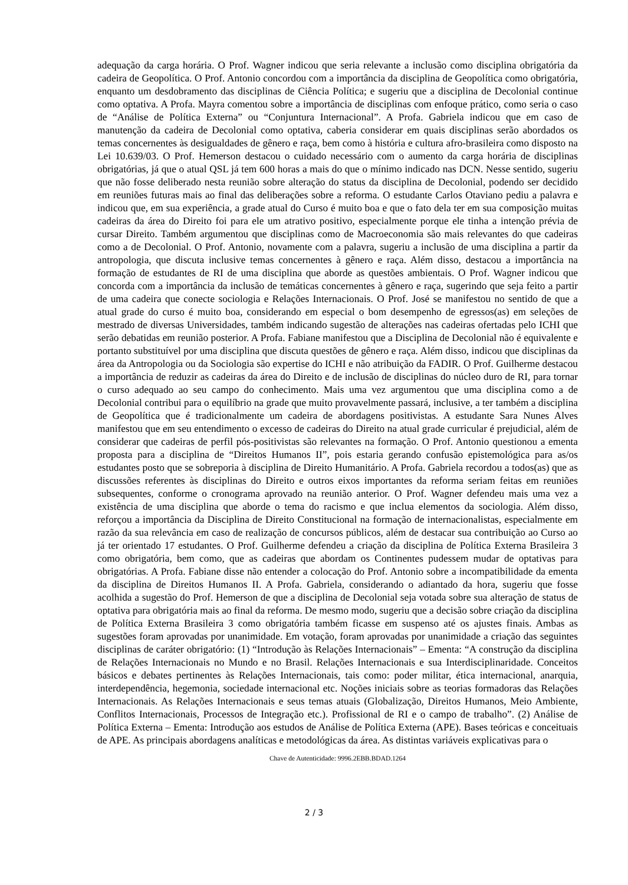adequação da carga horária. O Prof. Wagner indicou que seria relevante a inclusão como disciplina obrigatória da cadeira de Geopolítica. O Prof. Antonio concordou com a importância da disciplina de Geopolítica como obrigatória, enquanto um desdobramento das disciplinas de Ciência Política; e sugeriu que a disciplina de Decolonial continue como optativa. A Profa. Mayra comentou sobre a importância de disciplinas com enfoque prático, como seria o caso de “Análise de Política Externa” ou “Conjuntura Internacional”. A Profa. Gabriela indicou que em caso de manutenção da cadeira de Decolonial como optativa, caberia considerar em quais disciplinas serão abordados os temas concernentes às desigualdades de gênero e raça, bem como à história e cultura afro-brasileira como disposto na Lei 10.639/03. O Prof. Hemerson destacou o cuidado necessário com o aumento da carga horária de disciplinas obrigatórias, já que o atual QSL já tem 600 horas a mais do que o mínimo indicado nas DCN. Nesse sentido, sugeriu que não fosse deliberado nesta reunião sobre alteração do status da disciplina de Decolonial, podendo ser decidido em reuniões futuras mais ao final das deliberações sobre a reforma. O estudante Carlos Otaviano pediu a palavra e indicou que, em sua experiência, a grade atual do Curso é muito boa e que o fato dela ter em sua composição muitas cadeiras da área do Direito foi para ele um atrativo positivo, especialmente porque ele tinha a intenção prévia de cursar Direito. Também argumentou que disciplinas como de Macroeconomia são mais relevantes do que cadeiras como a de Decolonial. O Prof. Antonio, novamente com a palavra, sugeriu a inclusão de uma disciplina a partir da antropologia, que discuta inclusive temas concernentes à gênero e raça. Além disso, destacou a importância na formação de estudantes de RI de uma disciplina que aborde as questões ambientais. O Prof. Wagner indicou que concorda com a importância da inclusão de temáticas concernentes à gênero e raça, sugerindo que seja feito a partir de uma cadeira que conecte sociologia e Relações Internacionais. O Prof. José se manifestou no sentido de que a atual grade do curso é muito boa, considerando em especial o bom desempenho de egressos(as) em seleções de mestrado de diversas Universidades, também indicando sugestão de alterações nas cadeiras ofertadas pelo ICHI que serão debatidas em reunião posterior. A Profa. Fabiane manifestou que a Disciplina de Decolonial não é equivalente e portanto substituível por uma disciplina que discuta questões de gênero e raça. Além disso, indicou que disciplinas da área da Antropologia ou da Sociologia são expertise do ICHI e não atribuição da FADIR. O Prof. Guilherme destacou a importância de reduzir as cadeiras da área do Direito e de inclusão de disciplinas do núcleo duro de RI, para tornar o curso adequado ao seu campo do conhecimento. Mais uma vez argumentou que uma disciplina como a de Decolonial contribui para o equilíbrio na grade que muito provavelmente passará, inclusive, a ter também a disciplina de Geopolítica que é tradicionalmente um cadeira de abordagens positivistas. A estudante Sara Nunes Alves manifestou que em seu entendimento o excesso de cadeiras do Direito na atual grade curricular é prejudicial, além de considerar que cadeiras de perfil pós-positivistas são relevantes na formação. O Prof. Antonio questionou a ementa proposta para a disciplina de “Direitos Humanos II”, pois estaria gerando confusão epistemológica para as/os estudantes posto que se sobreporia à disciplina de Direito Humanitário. A Profa. Gabriela recordou a todos(as) que as discussões referentes às disciplinas do Direito e outros eixos importantes da reforma seriam feitas em reuniões subsequentes, conforme o cronograma aprovado na reunião anterior. O Prof. Wagner defendeu mais uma vez a existência de uma disciplina que aborde o tema do racismo e que inclua elementos da sociologia. Além disso, reforçou a importância da Disciplina de Direito Constitucional na formação de internacionalistas, especialmente em razão da sua relevância em caso de realização de concursos públicos, além de destacar sua contribuição ao Curso ao já ter orientado 17 estudantes. O Prof. Guilherme defendeu a criação da disciplina de Política Externa Brasileira 3 como obrigatória, bem como, que as cadeiras que abordam os Continentes pudessem mudar de optativas para obrigatórias. A Profa. Fabiane disse não entender a colocação do Prof. Antonio sobre a incompatibilidade da ementa da disciplina de Direitos Humanos II. A Profa. Gabriela, considerando o adiantado da hora, sugeriu que fosse acolhida a sugestão do Prof. Hemerson de que a disciplina de Decolonial seja votada sobre sua alteração de status de optativa para obrigatória mais ao final da reforma. De mesmo modo, sugeriu que a decisão sobre criação da disciplina de Política Externa Brasileira 3 como obrigatória também ficasse em suspenso até os ajustes finais. Ambas as sugestões foram aprovadas por unanimidade. Em votação, foram aprovadas por unanimidade a criação das seguintes disciplinas de caráter obrigatório: (1) “Introdução às Relações Internacionais” – Ementa: “A construção da disciplina de Relações Internacionais no Mundo e no Brasil. Relações Internacionais e sua Interdisciplinaridade. Conceitos básicos e debates pertinentes às Relações Internacionais, tais como: poder militar, ética internacional, anarquia, interdependência, hegemonia, sociedade internacional etc. Noções iniciais sobre as teorias formadoras das Relações Internacionais. As Relações Internacionais e seus temas atuais (Globalização, Direitos Humanos, Meio Ambiente, Conflitos Internacionais, Processos de Integração etc.). Profissional de RI e o campo de trabalho”. (2) Análise de Política Externa – Ementa: Introdução aos estudos de Análise de Política Externa (APE). Bases teóricas e conceituais de APE. As principais abordagens analíticas e metodológicas da área. As distintas variáveis explicativas para o
Chave de Autenticidade: 9996.2EBB.BDAD.1264
2 / 3